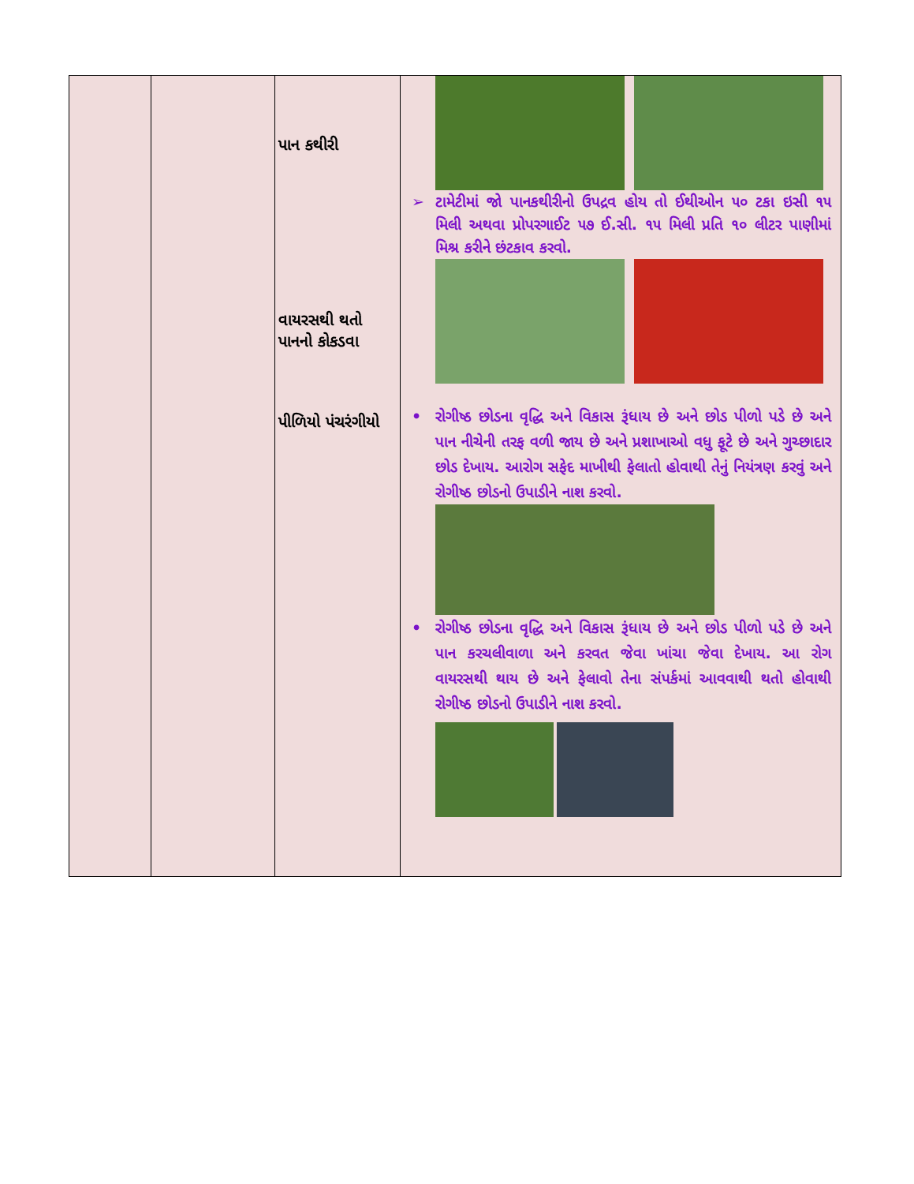| | | પાન કથીરી વાયરસથી થતો પાનનો કોકડવા પીળિયો પંચરંગીયો | ➢ ટામેટીમાં જો પાનકથીરીનો ઉપદ્રવ હોય તો ઈથીઓન ૫૦ ટકા ઇસી ૧૫ મિલી અથવા પ્રોપરગાઈટ ૫૭ ઈ.સી. ૧૫ મિલી પ્રતિ ૧૦ લીટર પાણીમાં મિશ્ર કરીને છંટકાવ કરવો. • રોગીષ્ઠ છોડના વૃદ્ધિ અને વિકાસ રૂંધાય છે અને છોડ પીળો પડે છે અને પાન નીચેની તરફ વળી જાય છે અને પ્રશાખાઓ વધુ ફૂટે છે અને ગુચ્છાદાર છોડ દેખાય. આરોગ સફેદ માખીથી ફેલાતો હોવાથી તેનું નિયંત્રણ કરવું અને રોગીષ્ઠ છોડનો ઉપાડીને નાશ કરવો. • રોગીષ્ઠ છોડના વૃદ્ધિ અને વિકાસ રૂંધાય છે અને છોડ પીળો પડે છે અને પાન કરચલીવાળા અને કરવત જેવા ખાંચા જેવા દેખાય. આ રોગ વાયરસથી થાય છે અને ફેલાવો તેના સંપર્કમાં આવવાથી થતો હોવાથી રોગીષ્ઠ છોડનો ઉપાડીને નાશ કરવો. |